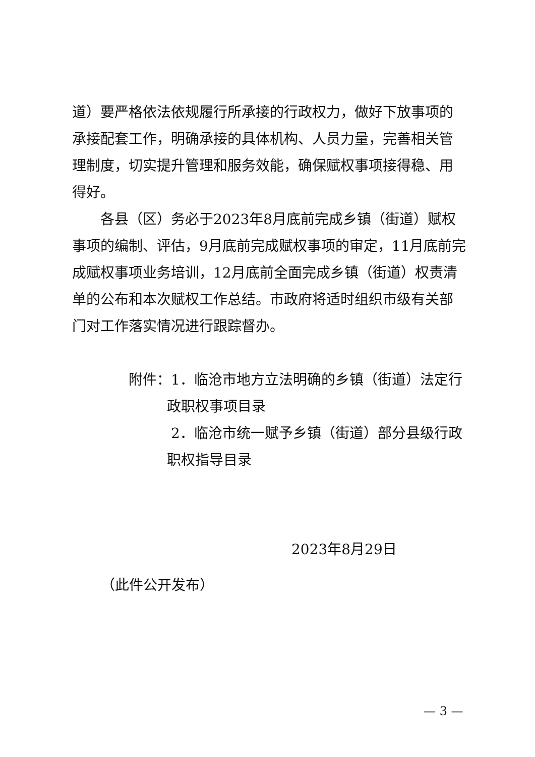道）要严格依法依规履行所承接的行政权力，做好下放事项的承接配套工作，明确承接的具体机构、人员力量，完善相关管理制度，切实提升管理和服务效能，确保赋权事项接得稳、用得好。
各县（区）务必于2023年8月底前完成乡镇（街道）赋权事项的编制、评估，9月底前完成赋权事项的审定，11月底前完成赋权事项业务培训，12月底前全面完成乡镇（街道）权责清单的公布和本次赋权工作总结。市政府将适时组织市级有关部门对工作落实情况进行跟踪督办。
附件：1．临沧市地方立法明确的乡镇（街道）法定行政职权事项目录
　　　2．临沧市统一赋予乡镇（街道）部分县级行政职权指导目录
2023年8月29日
（此件公开发布）
— 3 —